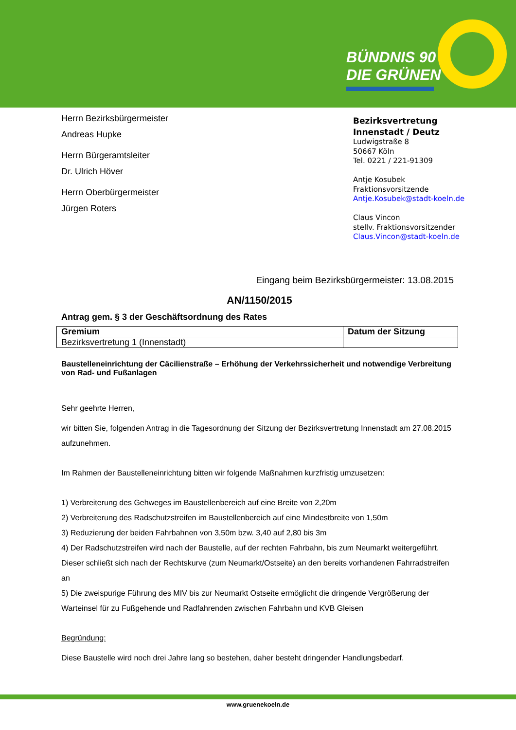BÜNDNIS 90
DIE GRÜNEN
Herrn Bezirksbürgermeister
Andreas Hupke
Herrn Bürgeramtsleiter
Dr. Ulrich Höver
Herrn Oberbürgermeister
Jürgen Roters
Bezirksvertretung
Innenstadt / Deutz
Ludwigstraße 8
50667 Köln
Tel. 0221 / 221-91309
Antje Kosubek
Fraktionsvorsitzende
Antje.Kosubek@stadt-koeln.de
Claus Vincon
stellv. Fraktionsvorsitzender
Claus.Vincon@stadt-koeln.de
Eingang beim Bezirksbürgermeister: 13.08.2015
AN/1150/2015
Antrag gem. § 3 der Geschäftsordnung des Rates
| Gremium | Datum der Sitzung |
| --- | --- |
| Bezirksvertretung 1 (Innenstadt) | |
Baustelleneinrichtung der Cäcilienstraße – Erhöhung der Verkehrssicherheit und notwendige Verbreitung von Rad- und Fußanlagen
Sehr geehrte Herren,
wir bitten Sie, folgenden Antrag in die Tagesordnung der Sitzung der Bezirksvertretung Innenstadt am 27.08.2015 aufzunehmen.
Im Rahmen der Baustelleneinrichtung bitten wir folgende Maßnahmen kurzfristig umzusetzen:
1) Verbreiterung des Gehweges im Baustellenbereich auf eine Breite von 2,20m
2) Verbreiterung des Radschutzstreifen im Baustellenbereich auf eine Mindestbreite von 1,50m
3) Reduzierung der beiden Fahrbahnen von 3,50m bzw. 3,40 auf 2,80 bis 3m
4) Der Radschutzstreifen wird nach der Baustelle, auf der rechten Fahrbahn, bis zum Neumarkt weitergeführt. Dieser schließt sich nach der Rechtskurve (zum Neumarkt/Ostseite) an den bereits vorhandenen Fahrradstreifen an
5) Die zweispurige Führung des MIV bis zur Neumarkt Ostseite ermöglicht die dringende Vergrößerung der Warteinsel für zu Fußgehende und Radfahrenden zwischen Fahrbahn und KVB Gleisen
Begründung:
Diese Baustelle wird noch drei Jahre lang so bestehen, daher besteht dringender Handlungsbedarf.
www.gruenekoeln.de